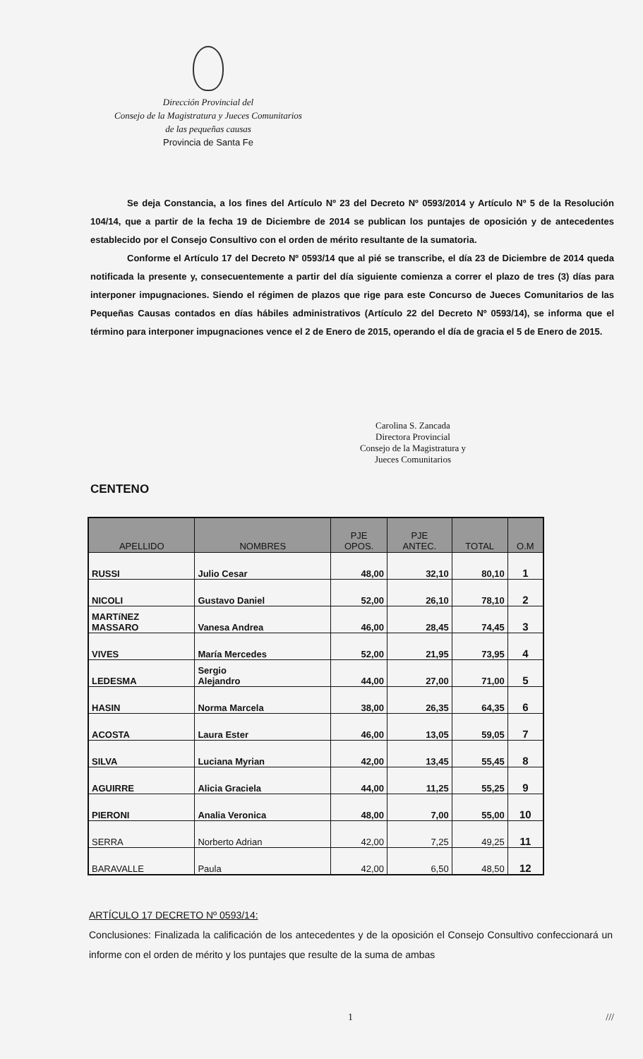Dirección Provincial del
Consejo de la Magistratura y Jueces Comunitarios
de las pequeñas causas
Provincia de Santa Fe
Se deja Constancia, a los fines del Artículo Nº 23 del Decreto Nº 0593/2014 y Artículo Nº 5 de la Resolución 104/14, que a partir de la fecha 19 de Diciembre de 2014 se publican los puntajes de oposición y de antecedentes establecido por el Consejo Consultivo con el orden de mérito resultante de la sumatoria.
Conforme el Artículo 17 del Decreto Nº 0593/14 que al pié se transcribe, el día 23 de Diciembre de 2014 queda notificada la presente y, consecuentemente a partir del día siguiente comienza a correr el plazo de tres (3) días para interponer impugnaciones. Siendo el régimen de plazos que rige para este Concurso de Jueces Comunitarios de las Pequeñas Causas contados en días hábiles administrativos (Artículo 22 del Decreto Nº 0593/14), se informa que el término para interponer impugnaciones vence el 2 de Enero de 2015, operando el día de gracia el 5 de Enero de 2015.
Carolina S. Zancada
Directora Provincial
Consejo de la Magistratura y
Jueces Comunitarios
CENTENO
| APELLIDO | NOMBRES | PJE OPOS. | PJE ANTEC. | TOTAL | O.M |
| --- | --- | --- | --- | --- | --- |
| RUSSI | Julio Cesar | 48,00 | 32,10 | 80,10 | 1 |
| NICOLI | Gustavo Daniel | 52,00 | 26,10 | 78,10 | 2 |
| MARTíNEZ MASSARO | Vanesa Andrea | 46,00 | 28,45 | 74,45 | 3 |
| VIVES | María Mercedes | 52,00 | 21,95 | 73,95 | 4 |
| LEDESMA | Sergio Alejandro | 44,00 | 27,00 | 71,00 | 5 |
| HASIN | Norma Marcela | 38,00 | 26,35 | 64,35 | 6 |
| ACOSTA | Laura Ester | 46,00 | 13,05 | 59,05 | 7 |
| SILVA | Luciana Myrian | 42,00 | 13,45 | 55,45 | 8 |
| AGUIRRE | Alicia Graciela | 44,00 | 11,25 | 55,25 | 9 |
| PIERONI | Analia Veronica | 48,00 | 7,00 | 55,00 | 10 |
| SERRA | Norberto Adrian | 42,00 | 7,25 | 49,25 | 11 |
| BARAVALLE | Paula | 42,00 | 6,50 | 48,50 | 12 |
ARTÍCULO 17 DECRETO Nº 0593/14:
Conclusiones: Finalizada la calificación de los antecedentes y de la oposición el Consejo Consultivo confeccionará un informe con el orden de mérito y los puntajes que resulte de la suma de ambas
1 ///